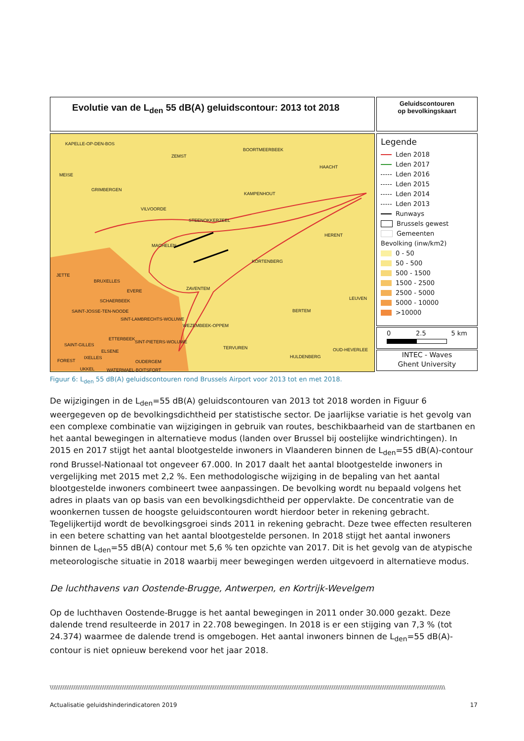Evolutie van de L<sub>den</sub> 55 dB(A) geluidscontour: 2013 tot 2018
Geluidscontouren
op bevolkingskaart
KAPELLE-OP-DEN-BOS
ZEMST
BOORTMEERBEEK
MEISE
HAACHT
GRIMBERGEN
KAMPENHOUT
VILVOORDE
STEENOKKERZEEL
HERENT
MACHELEN
KORTENBERG
JETTE
BRUXELLES
ZAVENTEM EVERE
LEUVEN SCHAERBEEK
SAINT-JOSSE-TEN-NOODE BERTEM
SINT-LAMBRECHTS-WOLUWE
WEZEMBEEK-OPPEM
ETTERBEEK
SINT-PIETERS-WOLUWE
SAINT-GILLES
TERVUREN OUD-HEVERLEE ELSENE
IXELLES HULDENBERG
FOREST OUDERGEM
UKKEL WATERMAEL-BOITSFORT
Legende
Lden 2018
Lden 2017
Lden 2016
Lden 2015
Lden 2014
Lden 2013
Runways
Brussels gewest
Gemeenten
Bevolking (inw/km2)
0 - 50
50 - 500
500 - 1500
1500 - 2500
2500 - 5000
5000 - 10000
>10000
0 2.5 5 km
INTEC - Waves
Ghent University
Figuur 6: L<sub>den</sub> 55 dB(A) geluidscontouren rond Brussels Airport voor 2013 tot en met 2018.
De wijzigingen in de L<sub>den</sub>=55 dB(A) geluidscontouren van 2013 tot 2018 worden in Figuur 6 weergegeven op de bevolkingsdichtheid per statistische sector. De jaarlijkse variatie is het gevolg van een complexe combinatie van wijzigingen in gebruik van routes, beschikbaarheid van de startbanen en het aantal bewegingen in alternatieve modus (landen over Brussel bij oostelijke windrichtingen). In 2015 en 2017 stijgt het aantal blootgestelde inwoners in Vlaanderen binnen de L<sub>den</sub>=55 dB(A)-contour rond Brussel-Nationaal tot ongeveer 67.000. In 2017 daalt het aantal blootgestelde inwoners in vergelijking met 2015 met 2,2 %. Een methodologische wijziging in de bepaling van het aantal blootgestelde inwoners combineert twee aanpassingen. De bevolking wordt nu bepaald volgens het adres in plaats van op basis van een bevolkingsdichtheid per oppervlakte. De concentratie van de woonkernen tussen de hoogste geluidscontouren wordt hierdoor beter in rekening gebracht. Tegelijkertijd wordt de bevolkingsgroei sinds 2011 in rekening gebracht. Deze twee effecten resulteren in een betere schatting van het aantal blootgestelde personen. In 2018 stijgt het aantal inwoners binnen de L<sub>den</sub>=55 dB(A) contour met 5,6 % ten opzichte van 2017. Dit is het gevolg van de atypische meteorologische situatie in 2018 waarbij meer bewegingen werden uitgevoerd in alternatieve modus.
De luchthavens van Oostende-Brugge, Antwerpen, en Kortrijk-Wevelgem
Op de luchthaven Oostende-Brugge is het aantal bewegingen in 2011 onder 30.000 gezakt. Deze dalende trend resulteerde in 2017 in 22.708 bewegingen. In 2018 is er een stijging van 7,3 % (tot 24.374) waarmee de dalende trend is omgebogen. Het aantal inwoners binnen de L<sub>den</sub>=55 dB(A)-contour is niet opnieuw berekend voor het jaar 2018.
\\\\\\\\\\\\\\\\\\\\\\\\\\\\\\\\\\\\\\\\\\\\\\\\\\\\\\\\\\\\\\\\\\\\\\\\\\\\\\\\\\\\\\\\\\\\\\\\\\\\\\\\\\\\\\\\\\\\\\\\\\\\\\\\\\\\\\\\\\\\\\\\\\\\\\\\\\\\\\\\\\\\\\\\\\\\\\\\\\\\\\\\\\\\\\\\\\\\\\\\\\\\\\\\\\\\\\\\
Actualisatie geluidshinderindicatoren 2019 17